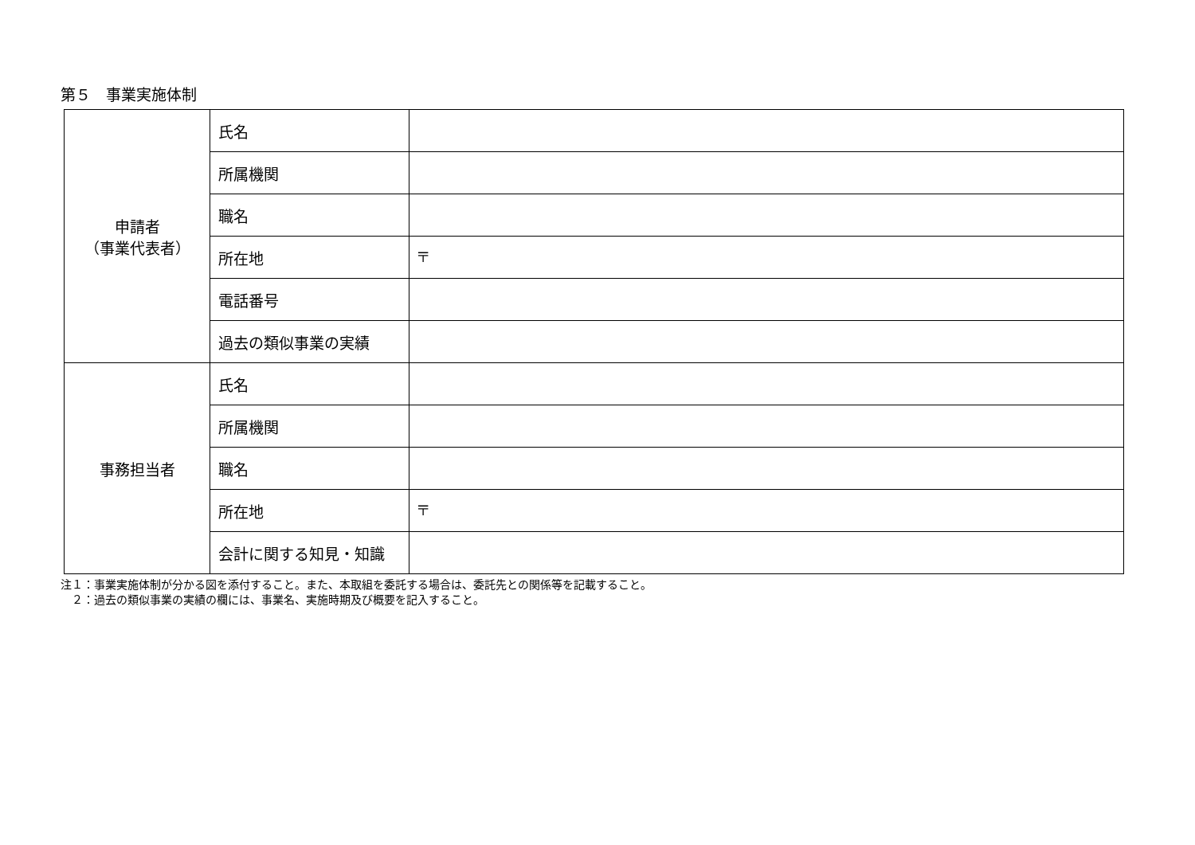第５　事業実施体制
| 申請者 （事業代表者） | 氏名 | |
| | 所属機関 | |
| | 職名 | |
| | 所在地 | 〒 |
| | 電話番号 | |
| | 過去の類似事業の実績 | |
| 事務担当者 | 氏名 | |
| | 所属機関 | |
| | 職名 | |
| | 所在地 | 〒 |
| | 会計に関する知見・知識 | |
注１：事業実施体制が分かる図を添付すること。また、本取組を委託する場合は、委託先との関係等を記載すること。
　２：過去の類似事業の実績の欄には、事業名、実施時期及び概要を記入すること。